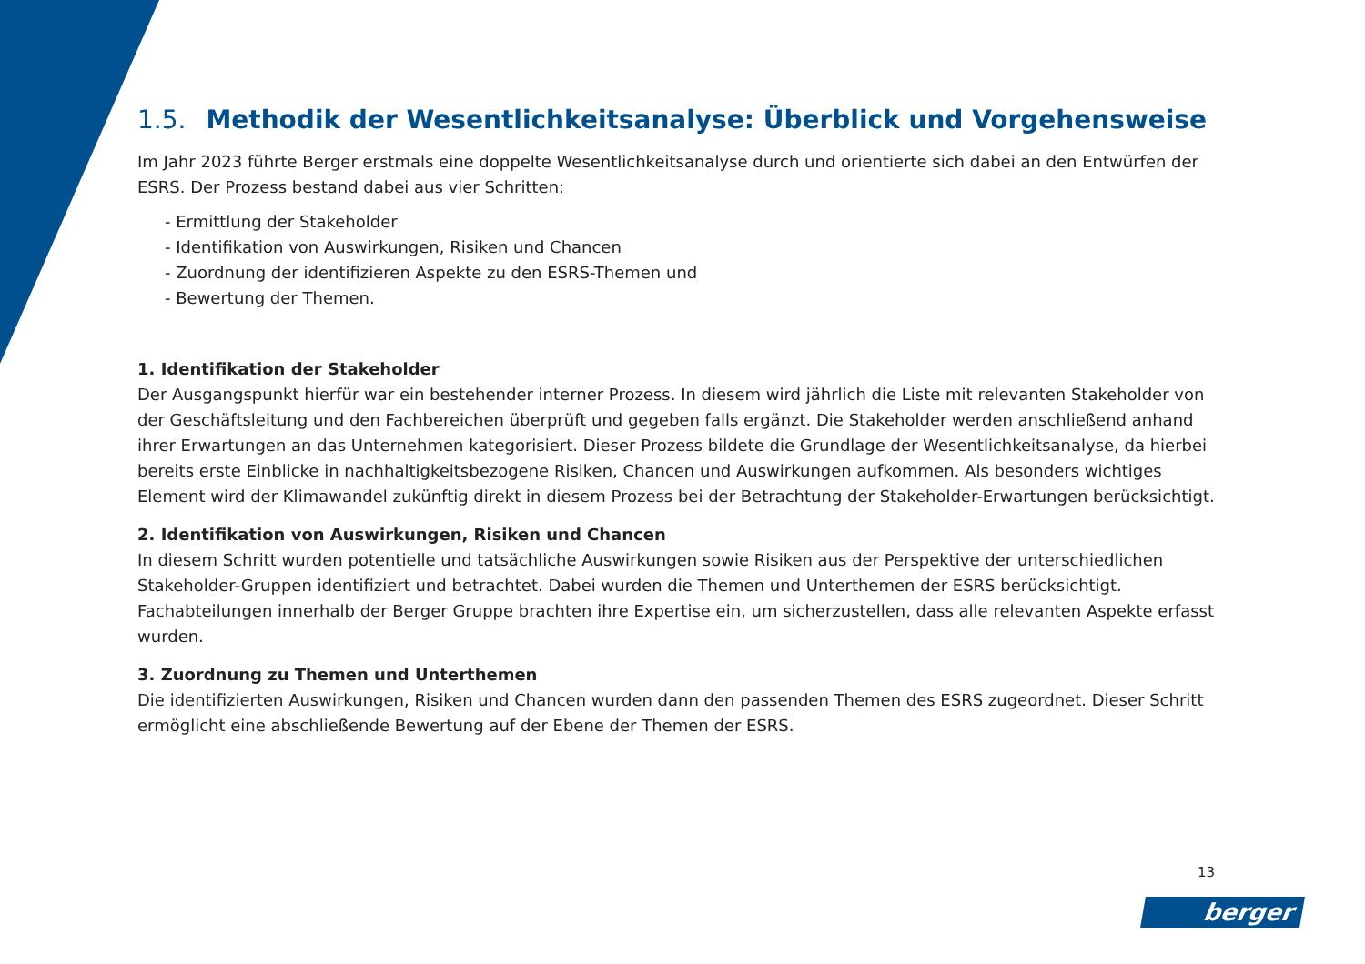1.5. Methodik der Wesentlichkeitsanalyse: Überblick und Vorgehensweise
Im Jahr 2023 führte Berger erstmals eine doppelte Wesentlichkeitsanalyse durch und orientierte sich dabei an den Entwürfen der ESRS. Der Prozess bestand dabei aus vier Schritten:
- Ermittlung der Stakeholder
- Identifikation von Auswirkungen, Risiken und Chancen
- Zuordnung der identifizieren Aspekte zu den ESRS-Themen und
- Bewertung der Themen.
1. Identifikation der Stakeholder
Der Ausgangspunkt hierfür war ein bestehender interner Prozess. In diesem wird jährlich die Liste mit relevanten Stakeholder von der Geschäftsleitung und den Fachbereichen überprüft und gegeben falls ergänzt. Die Stakeholder werden anschließend anhand ihrer Erwartungen an das Unternehmen kategorisiert. Dieser Prozess bildete die Grundlage der Wesentlichkeitsanalyse, da hierbei bereits erste Einblicke in nachhaltigkeitsbezogene Risiken, Chancen und Auswirkungen aufkommen. Als besonders wichtiges Element wird der Klimawandel zukünftig direkt in diesem Prozess bei der Betrachtung der Stakeholder-Erwartungen berücksichtigt.
2. Identifikation von Auswirkungen, Risiken und Chancen
In diesem Schritt wurden potentielle und tatsächliche Auswirkungen sowie Risiken aus der Perspektive der unterschiedlichen Stakeholder-Gruppen identifiziert und betrachtet. Dabei wurden die Themen und Unterthemen der ESRS berücksichtigt. Fachabteilungen innerhalb der Berger Gruppe brachten ihre Expertise ein, um sicherzustellen, dass alle relevanten Aspekte erfasst wurden.
3. Zuordnung zu Themen und Unterthemen
Die identifizierten Auswirkungen, Risiken und Chancen wurden dann den passenden Themen des ESRS zugeordnet. Dieser Schritt ermöglicht eine abschließende Bewertung auf der Ebene der Themen der ESRS.
13
berger